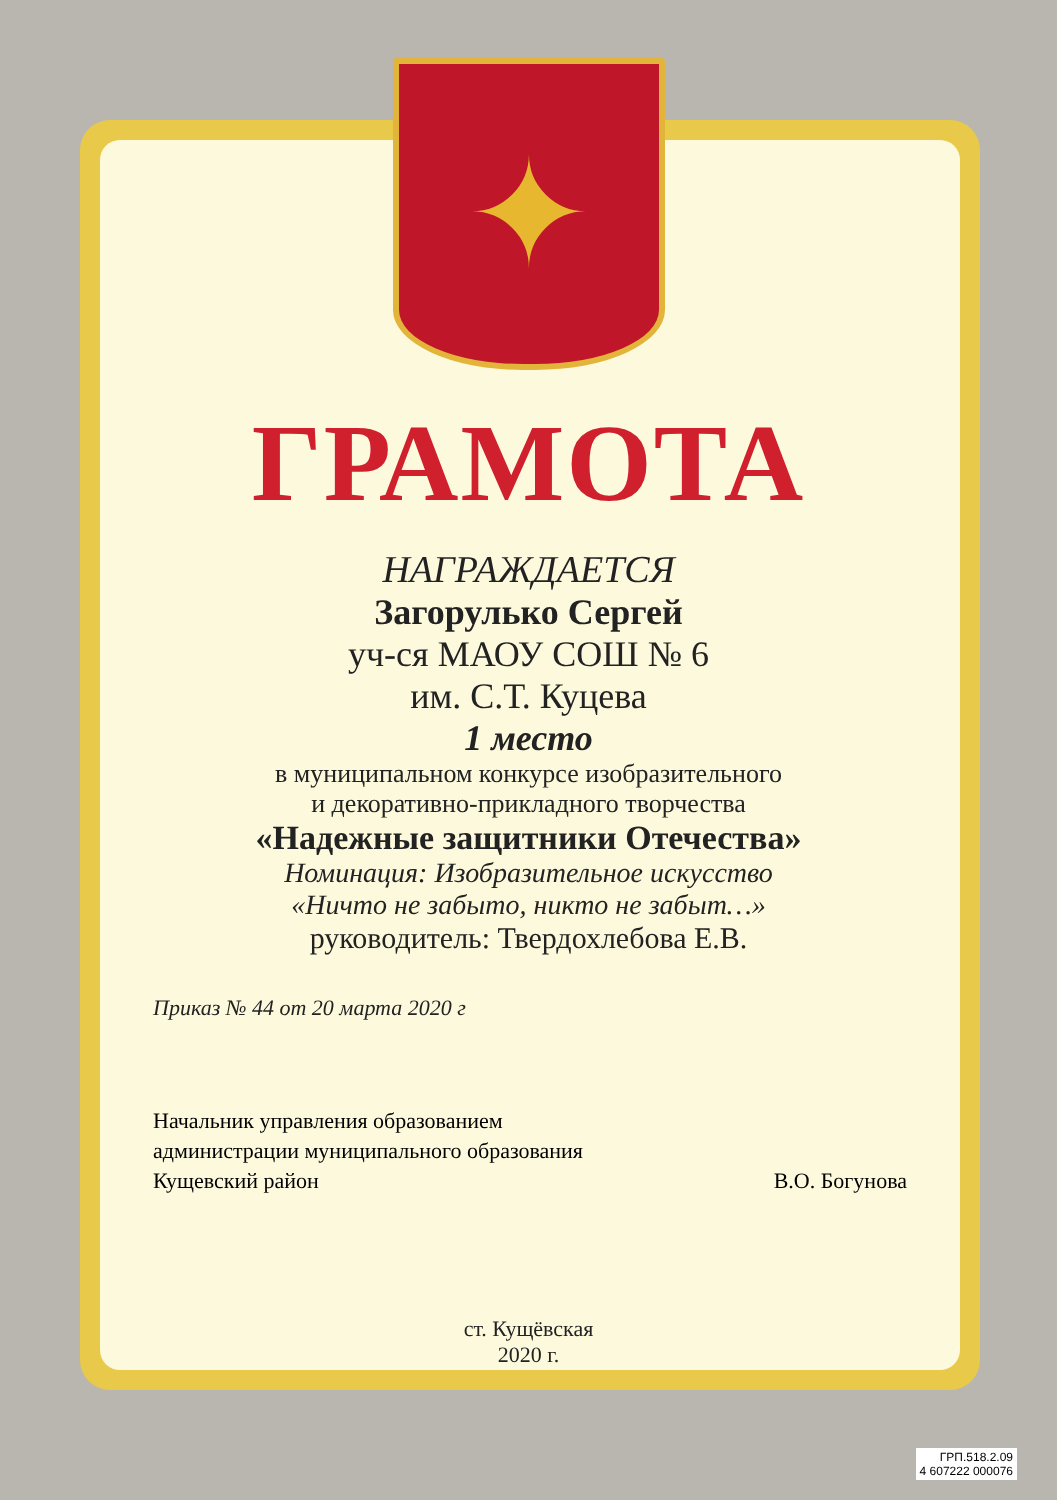✦
ГРАМОТА
НАГРАЖДАЕТСЯ
Загорулько Сергей
уч-ся МАОУ СОШ № 6
им. С.Т. Куцева
1 место
в муниципальном конкурсе изобразительного
и декоративно-прикладного творчества
«Надежные защитники Отечества»
Номинация: Изобразительное искусство
«Ничто не забыто, никто не забыт…»
руководитель: Твердохлебова Е.В.
Приказ № 44 от 20 марта 2020 г
Начальник управления образованием
администрации муниципального образования
Кущевский район
В.О. Богунова
ст. Кущёвская
2020 г.
ГРП.518.2.09
4 607222 000076